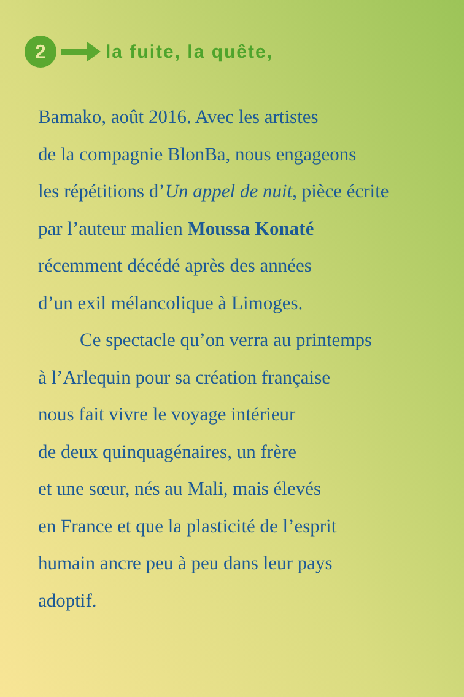2
la fuite, la quête,
Bamako, août 2016. Avec les artistes
de la compagnie BlonBa, nous engageons
les répétitions d’Un appel de nuit, pièce écrite
par l’auteur malien Moussa Konaté
récemment décédé après des années
d’un exil mélancolique à Limoges.
Ce spectacle qu’on verra au printemps
à l’Arlequin pour sa création française
nous fait vivre le voyage intérieur
de deux quinquagénaires, un frère
et une sœur, nés au Mali, mais élevés
en France et que la plasticité de l’esprit
humain ancre peu à peu dans leur pays
adoptif.